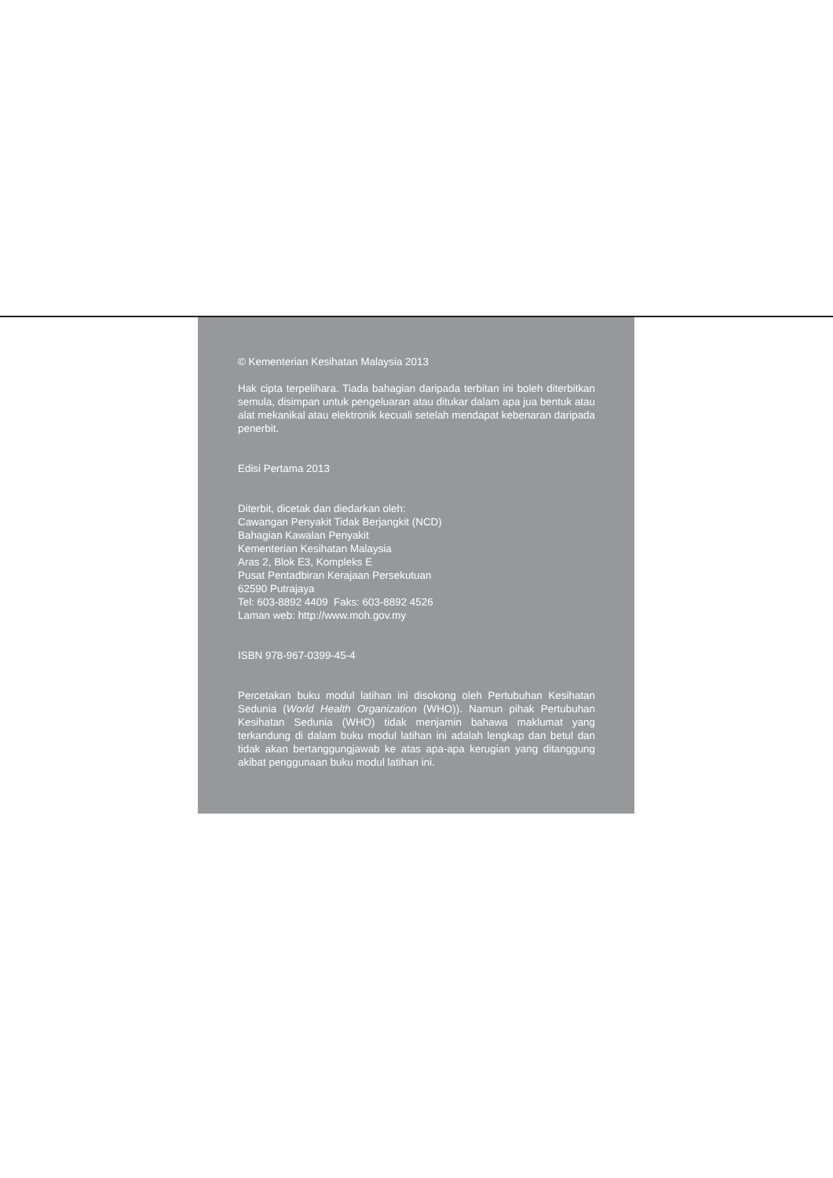© Kementerian Kesihatan Malaysia 2013
Hak cipta terpelihara. Tiada bahagian daripada terbitan ini boleh diterbitkan semula, disimpan untuk pengeluaran atau ditukar dalam apa jua bentuk atau alat mekanikal atau elektronik kecuali setelah mendapat kebenaran daripada penerbit.
Edisi Pertama 2013
Diterbit, dicetak dan diedarkan oleh:
Cawangan Penyakit Tidak Berjangkit (NCD)
Bahagian Kawalan Penyakit
Kementerian Kesihatan Malaysia
Aras 2, Blok E3, Kompleks E
Pusat Pentadbiran Kerajaan Persekutuan
62590 Putrajaya
Tel: 603-8892 4409 Faks: 603-8892 4526
Laman web: http://www.moh.gov.my
ISBN 978-967-0399-45-4
Percetakan buku modul latihan ini disokong oleh Pertubuhan Kesihatan Sedunia (World Health Organization (WHO)). Namun pihak Pertubuhan Kesihatan Sedunia (WHO) tidak menjamin bahawa maklumat yang terkandung di dalam buku modul latihan ini adalah lengkap dan betul dan tidak akan bertanggungjawab ke atas apa-apa kerugian yang ditanggung akibat penggunaan buku modul latihan ini.